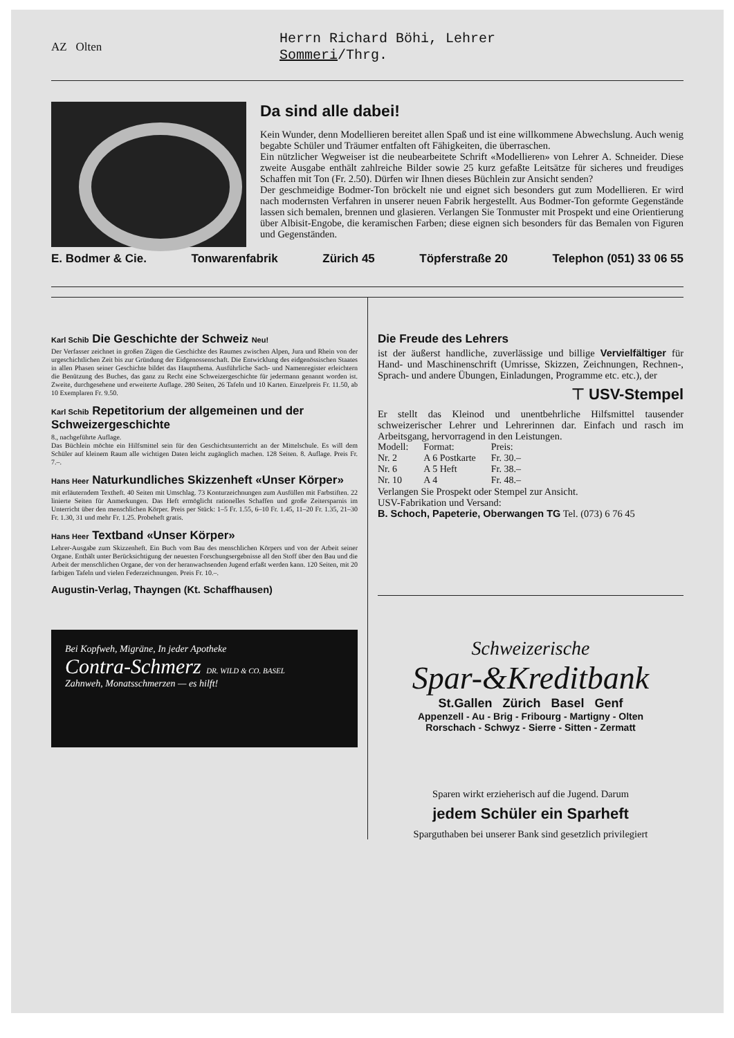AZ Olten
Herrn Richard Böhi, Lehrer
Sommeri/Thrg.
Da sind alle dabei!
Kein Wunder, denn Modellieren bereitet allen Spaß und ist eine willkommene Abwechslung. Auch wenig begabte Schüler und Träumer entfalten oft Fähigkeiten, die überraschen.
Ein nützlicher Wegweiser ist die neubearbeitete Schrift «Modellieren» von Lehrer A. Schneider. Diese zweite Ausgabe enthält zahlreiche Bilder sowie 25 kurz gefaßte Leitsätze für sicheres und freudiges Schaffen mit Ton (Fr. 2.50). Dürfen wir Ihnen dieses Büchlein zur Ansicht senden?
Der geschmeidige Bodmer-Ton bröckelt nie und eignet sich besonders gut zum Modellieren. Er wird nach modernsten Verfahren in unserer neuen Fabrik hergestellt. Aus Bodmer-Ton geformte Gegenstände lassen sich bemalen, brennen und glasieren. Verlangen Sie Tonmuster mit Prospekt und eine Orientierung über Albisit-Engobe, die keramischen Farben; diese eignen sich besonders für das Bemalen von Figuren und Gegenständen.
E. Bodmer & Cie. Tonwarenfabrik Zürich 45 Töpferstraße 20 Telephon (051) 33 06 55
Karl Schib Die Geschichte der Schweiz Neu!
Der Verfasser zeichnet in großen Zügen die Geschichte des Raumes zwischen Alpen, Jura und Rhein von der urgeschichtlichen Zeit bis zur Gründung der Eidgenossenschaft. Die Entwicklung des eidgenössischen Staates in allen Phasen seiner Geschichte bildet das Hauptthema. Ausführliche Sach- und Namenregister erleichtern die Benützung des Buches, das ganz zu Recht eine Schweizergeschichte für jedermann genannt worden ist. Zweite, durchgesehene und erweiterte Auflage. 280 Seiten, 26 Tafeln und 10 Karten. Einzelpreis Fr. 11.50, ab 10 Exemplaren Fr. 9.50.
Karl Schib Repetitorium der allgemeinen und der Schweizergeschichte
8., nachgeführte Auflage.
Das Büchlein möchte ein Hilfsmittel sein für den Geschichtsunterricht an der Mittelschule. Es will dem Schüler auf kleinem Raum alle wichtigen Daten leicht zugänglich machen. 128 Seiten. 8. Auflage. Preis Fr. 7.–.
Hans Heer Naturkundliches Skizzenheft «Unser Körper»
mit erläuterndem Textheft. 40 Seiten mit Umschlag. 73 Konturzeichnungen zum Ausfüllen mit Farbstiften. 22 linierte Seiten für Anmerkungen. Das Heft ermöglicht rationelles Schaffen und große Zeitersparnis im Unterricht über den menschlichen Körper. Preis per Stück: 1–5 Fr. 1.55, 6–10 Fr. 1.45, 11–20 Fr. 1.35, 21–30 Fr. 1.30, 31 und mehr Fr. 1.25. Probeheft gratis.
Hans Heer Textband «Unser Körper»
Lehrer-Ausgabe zum Skizzenheft. Ein Buch vom Bau des menschlichen Körpers und von der Arbeit seiner Organe. Enthält unter Berücksichtigung der neuesten Forschungsergebnisse all den Stoff über den Bau und die Arbeit der menschlichen Organe, der von der heranwachsenden Jugend erfaßt werden kann. 120 Seiten, mit 20 farbigen Tafeln und vielen Federzeichnungen. Preis Fr. 10.–.
Augustin-Verlag, Thayngen (Kt. Schaffhausen)
Bei Kopfweh, Migräne, In jeder Apotheke
Contra-Schmerz DR. WILD & CO. BASEL
Zahnweh, Monatsschmerzen — es hilft!
Die Freude des Lehrers
ist der äußerst handliche, zuverlässige und billige Vervielfältiger für Hand- und Maschinenschrift (Umrisse, Skizzen, Zeichnungen, Rechnen-, Sprach- und andere Übungen, Einladungen, Programme etc. etc.), der
⊤ USV-Stempel
Er stellt das Kleinod und unentbehrliche Hilfsmittel tausender schweizerischer Lehrer und Lehrerinnen dar. Einfach und rasch im Arbeitsgang, hervorragend in den Leistungen.
| Modell: | Format: | Preis: |
| Nr. 2 | A 6 Postkarte | Fr. 30.– |
| Nr. 6 | A 5 Heft | Fr. 38.– |
| Nr. 10 | A 4 | Fr. 48.– |
Verlangen Sie Prospekt oder Stempel zur Ansicht.
USV-Fabrikation und Versand:
B. Schoch, Papeterie, Oberwangen TG Tel. (073) 6 76 45
Schweizerische
Spar-&Kreditbank
St.Gallen Zürich Basel Genf
Appenzell - Au - Brig - Fribourg - Martigny - Olten
Rorschach - Schwyz - Sierre - Sitten - Zermatt
Sparen wirkt erzieherisch auf die Jugend. Darum
jedem Schüler ein Sparheft
Sparguthaben bei unserer Bank sind gesetzlich privilegiert